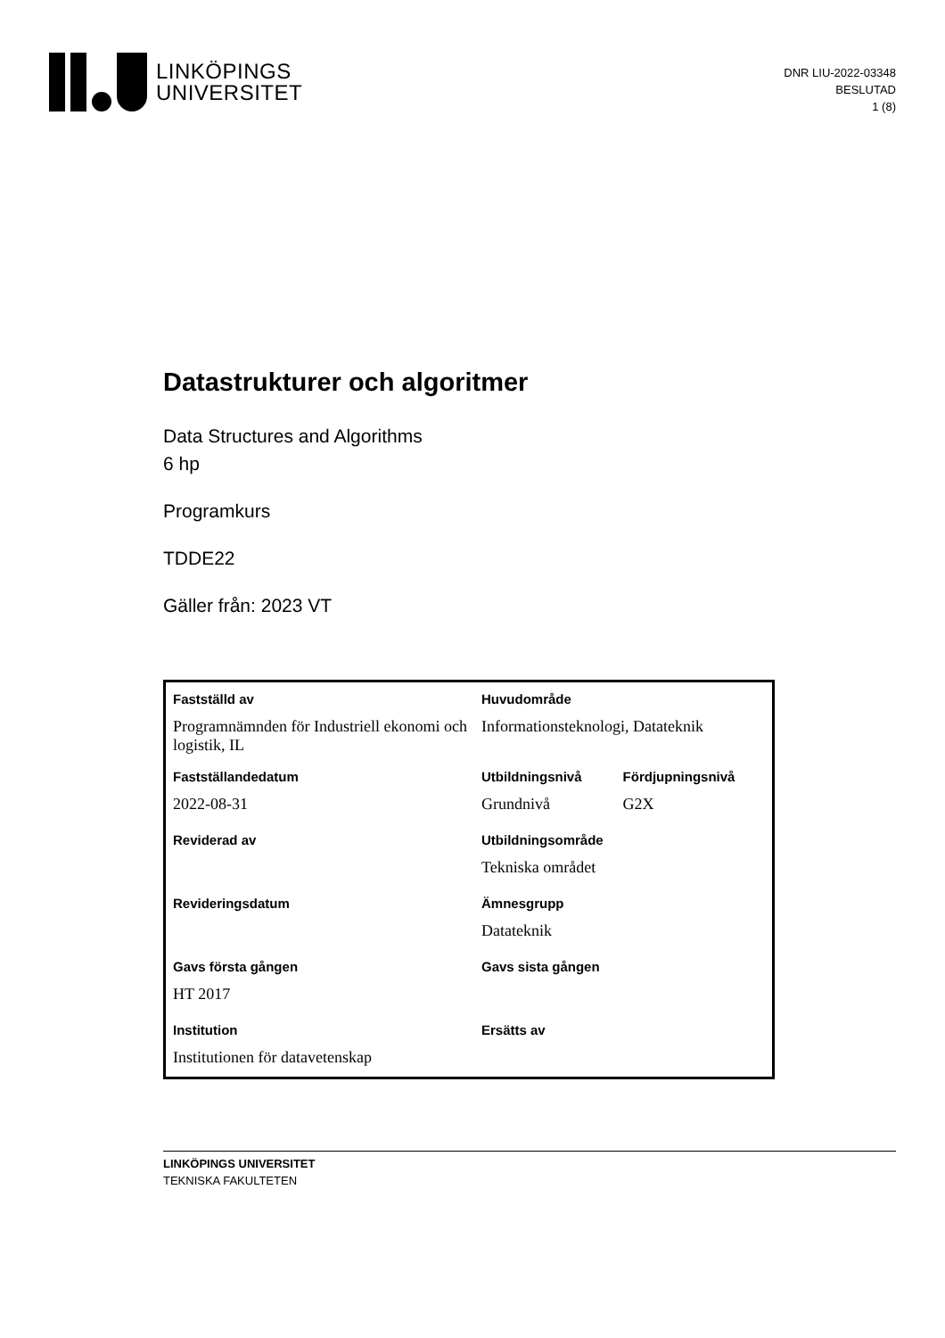LINKÖPINGS
UNIVERSITET
DNR LIU-2022-03348
BESLUTAD
1 (8)
Datastrukturer och algoritmer
Data Structures and Algorithms
6 hp
Programkurs
TDDE22
Gäller från: 2023 VT
| Fastställd av | Huvudområde | |
| Programnämnden för Industriell ekonomi och logistik, IL | Informationsteknologi, Datateknik | |
| Fastställandedatum | Utbildningsnivå | Fördjupningsnivå |
| 2022-08-31 | Grundnivå | G2X |
| Reviderad av | Utbildningsområde | |
| | Tekniska området | |
| Revideringsdatum | Ämnesgrupp | |
| | Datateknik | |
| Gavs första gången | Gavs sista gången | |
| HT 2017 | | |
| Institution | Ersätts av | |
| Institutionen för datavetenskap | | |
LINKÖPINGS UNIVERSITET
TEKNISKA FAKULTETEN